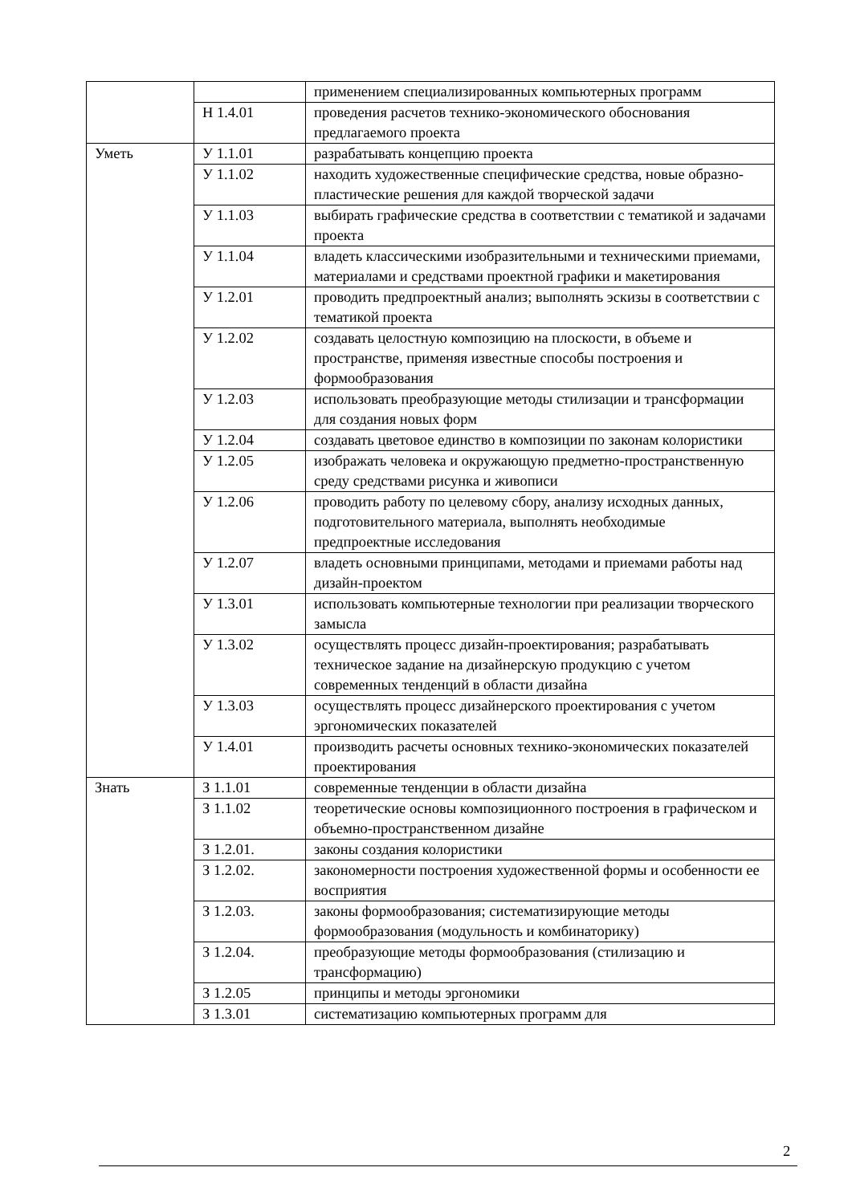| | | применением специализированных компьютерных программ |
| | Н 1.4.01 | проведения расчетов технико-экономического обоснования предлагаемого проекта |
| Уметь | У 1.1.01 | разрабатывать концепцию проекта |
| | У 1.1.02 | находить художественные специфические средства, новые образно-пластические решения для каждой творческой задачи |
| | У 1.1.03 | выбирать графические средства в соответствии с тематикой и задачами проекта |
| | У 1.1.04 | владеть классическими изобразительными и техническими приемами, материалами и средствами проектной графики и макетирования |
| | У 1.2.01 | проводить предпроектный анализ; выполнять эскизы в соответствии с тематикой проекта |
| | У 1.2.02 | создавать целостную композицию на плоскости, в объеме и пространстве, применяя известные способы построения и формообразования |
| | У 1.2.03 | использовать преобразующие методы стилизации и трансформации для создания новых форм |
| | У 1.2.04 | создавать цветовое единство в композиции по законам колористики |
| | У 1.2.05 | изображать человека и окружающую предметно-пространственную среду средствами рисунка и живописи |
| | У 1.2.06 | проводить работу по целевому сбору, анализу исходных данных, подготовительного материала, выполнять необходимые предпроектные исследования |
| | У 1.2.07 | владеть основными принципами, методами и приемами работы над дизайн-проектом |
| | У 1.3.01 | использовать компьютерные технологии при реализации творческого замысла |
| | У 1.3.02 | осуществлять процесс дизайн-проектирования; разрабатывать техническое задание на дизайнерскую продукцию с учетом современных тенденций в области дизайна |
| | У 1.3.03 | осуществлять процесс дизайнерского проектирования с учетом эргономических показателей |
| | У 1.4.01 | производить расчеты основных технико-экономических показателей проектирования |
| Знать | З 1.1.01 | современные тенденции в области дизайна |
| | З 1.1.02 | теоретические основы композиционного построения в графическом и объемно-пространственном дизайне |
| | З 1.2.01. | законы создания колористики |
| | З 1.2.02. | закономерности построения художественной формы и особенности ее восприятия |
| | З 1.2.03. | законы формообразования; систематизирующие методы формообразования (модульность и комбинаторику) |
| | З 1.2.04. | преобразующие методы формообразования (стилизацию и трансформацию) |
| | З 1.2.05 | принципы и методы эргономики |
| | З 1.3.01 | систематизацию компьютерных программ для |
2